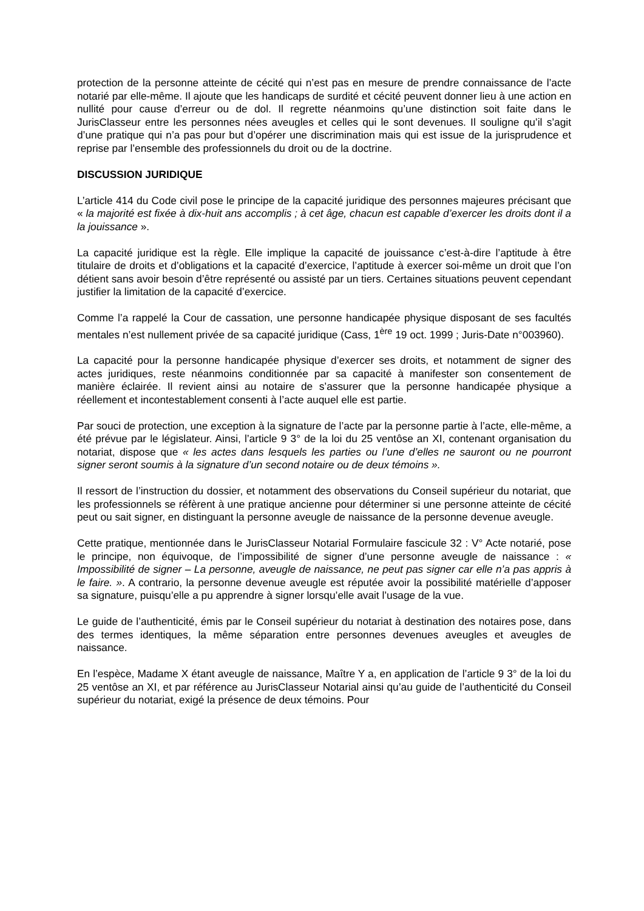protection de la personne atteinte de cécité qui n’est pas en mesure de prendre connaissance de l’acte notarié par elle-même. Il ajoute que les handicaps de surdité et cécité peuvent donner lieu à une action en nullité pour cause d’erreur ou de dol. Il regrette néanmoins qu’une distinction soit faite dans le JurisClasseur entre les personnes nées aveugles et celles qui le sont devenues. Il souligne qu’il s’agit d’une pratique qui n’a pas pour but d’opérer une discrimination mais qui est issue de la jurisprudence et reprise par l’ensemble des professionnels du droit ou de la doctrine.
DISCUSSION JURIDIQUE
L’article 414 du Code civil pose le principe de la capacité juridique des personnes majeures précisant que « la majorité est fixée à dix-huit ans accomplis ; à cet âge, chacun est capable d’exercer les droits dont il a la jouissance ».
La capacité juridique est la règle. Elle implique la capacité de jouissance c’est-à-dire l’aptitude à être titulaire de droits et d’obligations et la capacité d’exercice, l’aptitude à exercer soi-même un droit que l’on détient sans avoir besoin d’être représenté ou assisté par un tiers. Certaines situations peuvent cependant justifier la limitation de la capacité d’exercice.
Comme l’a rappelé la Cour de cassation, une personne handicapée physique disposant de ses facultés mentales n’est nullement privée de sa capacité juridique (Cass, 1<sup>ère</sup> 19 oct. 1999 ; Juris-Date n°003960).
La capacité pour la personne handicapée physique d’exercer ses droits, et notamment de signer des actes juridiques, reste néanmoins conditionnée par sa capacité à manifester son consentement de manière éclairée. Il revient ainsi au notaire de s’assurer que la personne handicapée physique a réellement et incontestablement consenti à l’acte auquel elle est partie.
Par souci de protection, une exception à la signature de l’acte par la personne partie à l’acte, elle-même, a été prévue par le législateur. Ainsi, l’article 9 3° de la loi du 25 ventôse an XI, contenant organisation du notariat, dispose que « les actes dans lesquels les parties ou l’une d’elles ne sauront ou ne pourront signer seront soumis à la signature d’un second notaire ou de deux témoins ».
Il ressort de l’instruction du dossier, et notamment des observations du Conseil supérieur du notariat, que les professionnels se réfèrent à une pratique ancienne pour déterminer si une personne atteinte de cécité peut ou sait signer, en distinguant la personne aveugle de naissance de la personne devenue aveugle.
Cette pratique, mentionnée dans le JurisClasseur Notarial Formulaire fascicule 32 : V° Acte notarié, pose le principe, non équivoque, de l’impossibilité de signer d’une personne aveugle de naissance : « Impossibilité de signer – La personne, aveugle de naissance, ne peut pas signer car elle n’a pas appris à le faire. ». A contrario, la personne devenue aveugle est réputée avoir la possibilité matérielle d’apposer sa signature, puisqu’elle a pu apprendre à signer lorsqu’elle avait l’usage de la vue.
Le guide de l’authenticité, émis par le Conseil supérieur du notariat à destination des notaires pose, dans des termes identiques, la même séparation entre personnes devenues aveugles et aveugles de naissance.
En l’espèce, Madame X étant aveugle de naissance, Maître Y a, en application de l’article 9 3° de la loi du 25 ventôse an XI, et par référence au JurisClasseur Notarial ainsi qu’au guide de l’authenticité du Conseil supérieur du notariat, exigé la présence de deux témoins. Pour